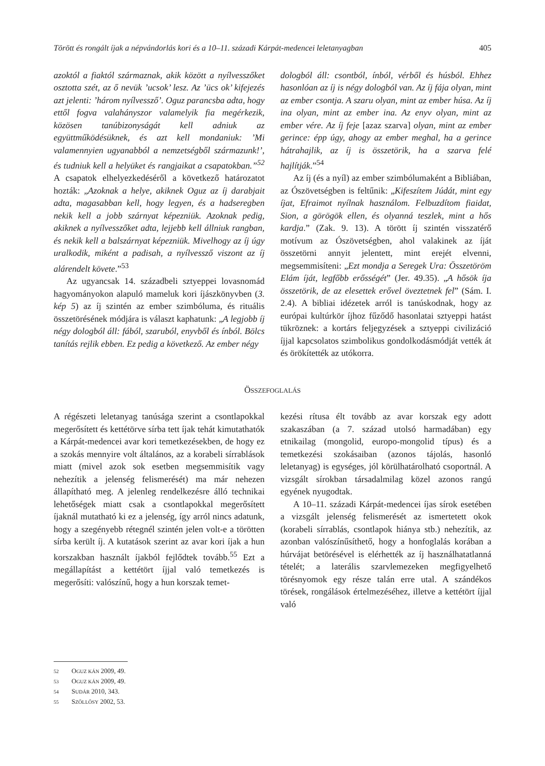Törött és rongált íjak a népvándorlás kori és a 10–11. századi Kárpát-medencei leletanyagban 405
azoktól a fiaktól származnak, akik között a nyílvesszőket osztotta szét, az ő nevük ’ucsok’ lesz. Az ’ücs ok’ kifejezés azt jelenti: ’három nyílvessző’. Oguz parancsba adta, hogy ettől fogva valahányszor valamelyik fia megérkezik, közösen tanúbizonyságát kell adniuk az együttműködésüknek, és azt kell mondaniuk: ’Mi valamennyien ugyanabból a nemzetségből származunk!’, és tudniuk kell a helyüket és rangjaikat a csapatokban.”<sup>52</sup> A csapatok elhelyezkedéséről a következő határozatot hozták: „Azoknak a helye, akiknek Oguz az íj darabjait adta, magasabban kell, hogy legyen, és a hadseregben nekik kell a jobb szárnyat képezniük. Azoknak pedig, akiknek a nyílvesszőket adta, lejjebb kell állniuk rangban, és nekik kell a balszárnyat képezniük. Mivelhogy az íj úgy uralkodik, miként a padisah, a nyílvessző viszont az íj alárendelt követe.”<sup>53</sup>
Az ugyancsak 14. századbeli sztyeppei lovasnomád hagyományokon alapuló mameluk kori íjászkönyvben (3. kép 5) az íj szintén az ember szimbóluma, és rituális összetörésének módjára is választ kaphatunk: „A legjobb íj négy dologból áll: fából, szaruból, enyvből és ínból. Bölcs tanítás rejlik ebben. Ez pedig a következő. Az ember négy
dologból áll: csontból, ínból, vérből és húsból. Ehhez hasonlóan az íj is négy dologból van. Az íj fája olyan, mint az ember csontja. A szaru olyan, mint az ember húsa. Az íj ina olyan, mint az ember ina. Az enyv olyan, mint az ember vére. Az íj feje [azaz szarva] olyan, mint az ember gerince: épp úgy, ahogy az ember meghal, ha a gerince hátrahajlik, az íj is összetörik, ha a szarva felé hajlítják.”<sup>54</sup>
Az íj (és a nyíl) az ember szimbólumaként a Bibliában, az Ószövetségben is feltűnik: „Kifeszítem Júdát, mint egy íjat, Efraimot nyílnak használom. Felbuzdítom fiaidat, Sion, a görögök ellen, és olyanná teszlek, mint a hős kardja.” (Zak. 9. 13). A törött íj szintén visszatérő motívum az Ószövetségben, ahol valakinek az íját összetörni annyit jelentett, mint erejét elvenni, megsemmisíteni: „Ezt mondja a Seregek Ura: Összetöröm Elám íját, legfőbb erősségét” (Jer. 49.35). „A hősök íja összetörik, de az elesettek erővel öveztetnek fel” (Sám. I. 2.4). A bibliai idézetek arról is tanúskodnak, hogy az európai kultúrkör íjhoz fűződő hasonlatai sztyeppi hatást tükröznek: a kortárs feljegyzések a sztyeppi civilizáció íjjal kapcsolatos szimbolikus gondolkodásmódját vették át és örökítették az utókorra.
ÖSSZEFOGLALÁS
A régészeti leletanyag tanúsága szerint a csontlapokkal megerősített és kettétörve sírba tett íjak tehát kimutathatók a Kárpát-medencei avar kori temetkezésekben, de hogy ez a szokás mennyire volt általános, az a korabeli sírrablások miatt (mivel azok sok esetben megsemmisítik vagy nehezítik a jelenség felismerését) ma már nehezen állapítható meg. A jelenleg rendelkezésre álló technikai lehetőségek miatt csak a csontlapokkal megerősített íjaknál mutatható ki ez a jelenség, így arról nincs adatunk, hogy a szegényebb rétegnél szintén jelen volt-e a törötten sírba került íj. A kutatások szerint az avar kori íjak a hun korszakban használt íjakból fejlődtek tovább.<sup>55</sup> Ezt a megállapítást a kettétört íjjal való temetkezés is megerősíti: valószínű, hogy a hun korszak temet-
kezési rítusa élt tovább az avar korszak egy adott szakaszában (a 7. század utolsó harmadában) egy etnikailag (mongolid, europo-mongolid típus) és a temetkezési szokásaiban (azonos tájolás, hasonló leletanyag) is egységes, jól körülhatárolható csoportnál. A vizsgált sírokban társadalmilag közel azonos rangú egyének nyugodtak.
A 10–11. századi Kárpát-medencei íjas sírok esetében a vizsgált jelenség felismerését az ismertetett okok (korabeli sírrablás, csontlapok hiánya stb.) nehezítik, az azonban valószínűsíthető, hogy a honfoglalás korában a húrvájat betörésével is elérhették az íj használhatatlanná tételét; a laterális szarvlemezeken megfigyelhető törésnyomok egy része talán erre utal. A szándékos törések, rongálások értelmezéséhez, illetve a kettétört íjjal való
52 OGUZ KÁN 2009, 49.
53 OGUZ KÁN 2009, 49.
54 SUDÁR 2010, 343.
55 SZŐLLŐSY 2002, 53.